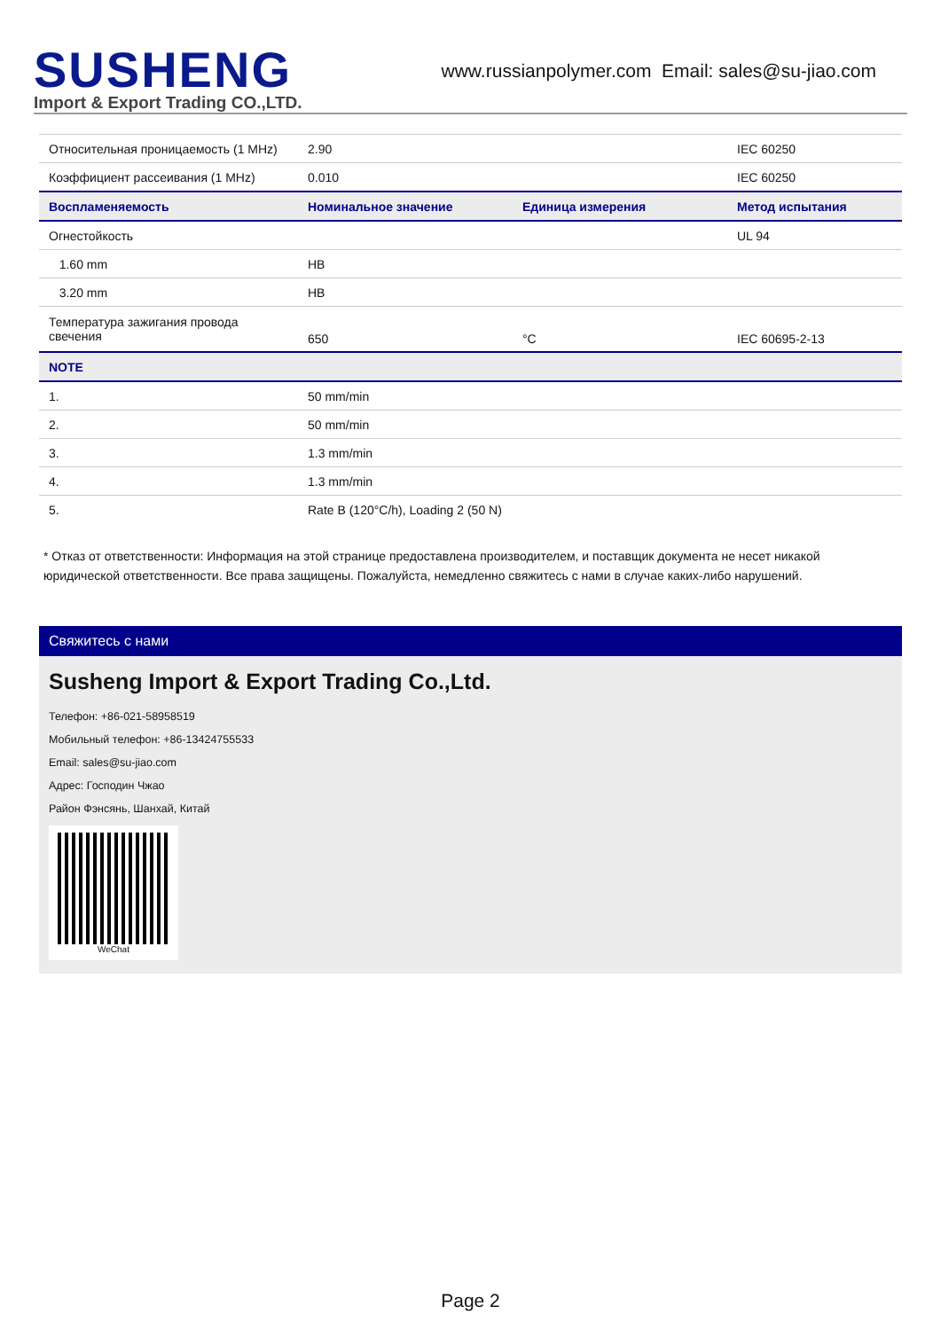SUSHENG
Import & Export Trading CO.,LTD.
www.russianpolymer.com Email: sales@su-jiao.com
| Относительная проницаемость (1 MHz) | 2.90 | | IEC 60250 |
| Коэффициент рассеивания (1 MHz) | 0.010 | | IEC 60250 |
| Воспламеняемость | Номинальное значение | Единица измерения | Метод испытания |
| Огнестойкость | | | UL 94 |
| 1.60 mm | HB | | |
| 3.20 mm | HB | | |
| Температура зажигания провода свечения | 650 | °C | IEC 60695-2-13 |
| NOTE | | | |
| 1. | 50 mm/min | | |
| 2. | 50 mm/min | | |
| 3. | 1.3 mm/min | | |
| 4. | 1.3 mm/min | | |
| 5. | Rate B (120°C/h), Loading 2 (50 N) | | |
* Отказ от ответственности: Информация на этой странице предоставлена производителем, и поставщик документа не несет никакой юридической ответственности. Все права защищены. Пожалуйста, немедленно свяжитесь с нами в случае каких-либо нарушений.
Свяжитесь с нами
Susheng Import & Export Trading Co.,Ltd.
Телефон: +86-021-58958519
Мобильный телефон: +86-13424755533
Email: sales@su-jiao.com
Адрес: Господин Чжао
Район Фэнсянь, Шанхай, Китай
WeChat
Page 2